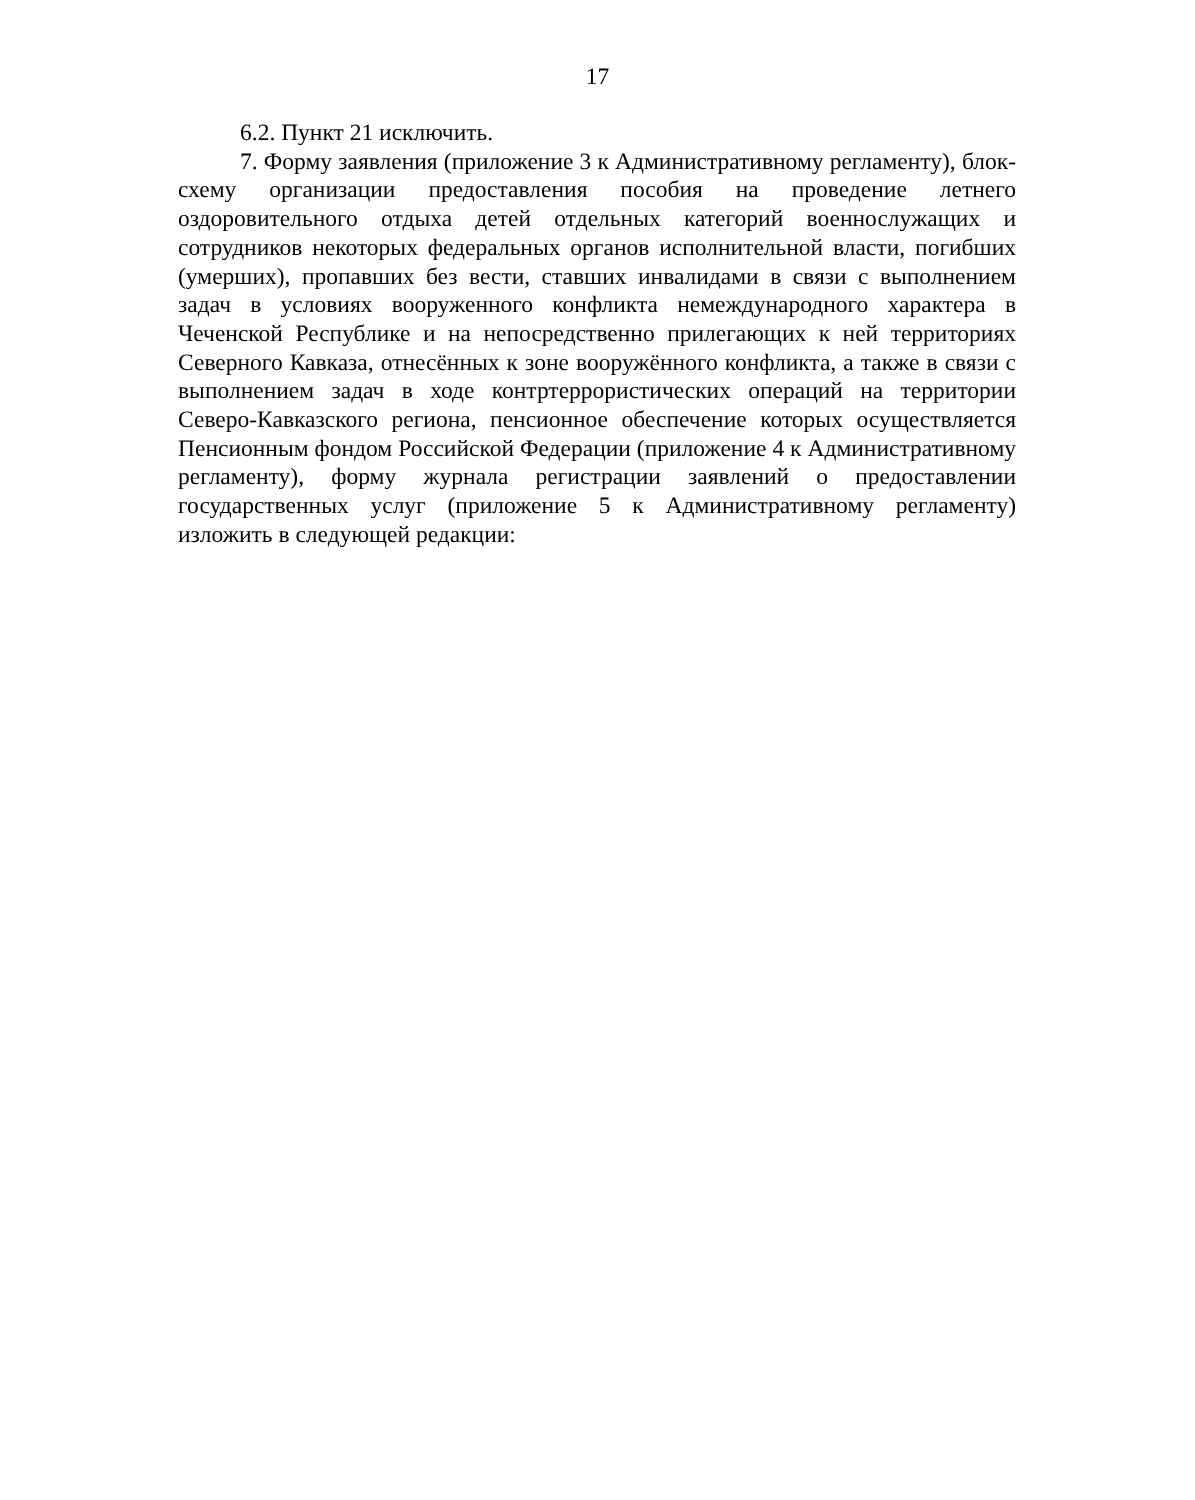17
6.2. Пункт 21 исключить.
7. Форму заявления (приложение 3 к Административному регламенту), блок-схему организации предоставления пособия на проведение летнего оздоровительного отдыха детей отдельных категорий военнослужащих и сотрудников некоторых федеральных органов исполнительной власти, погибших (умерших), пропавших без вести, ставших инвалидами в связи с выполнением задач в условиях вооруженного конфликта немеждународного характера в Чеченской Республике и на непосредственно прилегающих к ней территориях Северного Кавказа, отнесённых к зоне вооружённого конфликта, а также в связи с выполнением задач в ходе контртеррористических операций на территории Северо-Кавказского региона, пенсионное обеспечение которых осуществляется Пенсионным фондом Российской Федерации (приложение 4 к Административному регламенту), форму журнала регистрации заявлений о предоставлении государственных услуг (приложение 5 к Административному регламенту) изложить в следующей редакции: